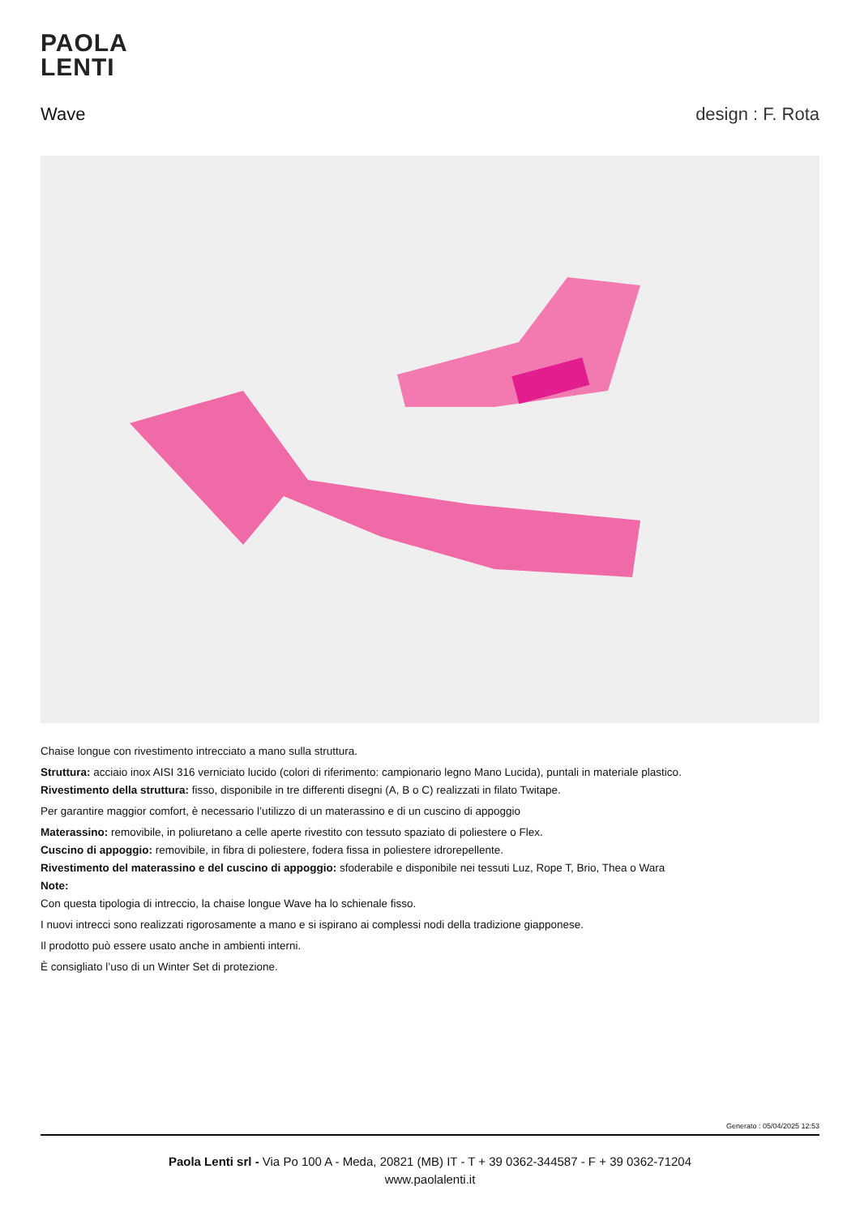PAOLA
LENTI
Wave design : F. Rota
Chaise longue con rivestimento intrecciato a mano sulla struttura.
Struttura: acciaio inox AISI 316 verniciato lucido (colori di riferimento: campionario legno Mano Lucida), puntali in materiale plastico.
Rivestimento della struttura: fisso, disponibile in tre differenti disegni (A, B o C) realizzati in filato Twitape.
Per garantire maggior comfort, è necessario l’utilizzo di un materassino e di un cuscino di appoggio
Materassino: removibile, in poliuretano a celle aperte rivestito con tessuto spaziato di poliestere o Flex.
Cuscino di appoggio: removibile, in fibra di poliestere, fodera fissa in poliestere idrorepellente.
Rivestimento del materassino e del cuscino di appoggio: sfoderabile e disponibile nei tessuti Luz, Rope T, Brio, Thea o Wara
Note:
Con questa tipologia di intreccio, la chaise longue Wave ha lo schienale fisso.
I nuovi intrecci sono realizzati rigorosamente a mano e si ispirano ai complessi nodi della tradizione giapponese.
Il prodotto può essere usato anche in ambienti interni.
È consigliato l’uso di un Winter Set di protezione.
Generato : 05/04/2025 12:53
Paola Lenti srl - Via Po 100 A - Meda, 20821 (MB) IT - T + 39 0362-344587 - F + 39 0362-71204
www.paolalenti.it